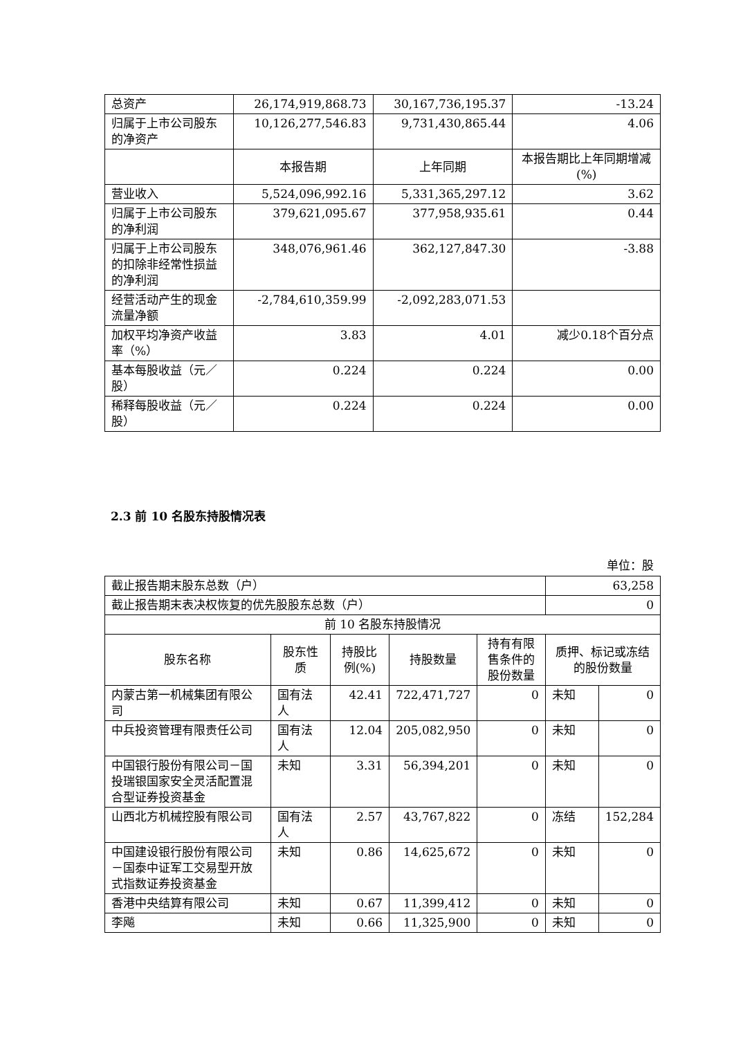| 总资产 | 26,174,919,868.73 | 30,167,736,195.37 | -13.24 |
| 归属于上市公司股东的净资产 | 10,126,277,546.83 | 9,731,430,865.44 | 4.06 |
| | 本报告期 | 上年同期 | 本报告期比上年同期增减(%) |
| 营业收入 | 5,524,096,992.16 | 5,331,365,297.12 | 3.62 |
| 归属于上市公司股东的净利润 | 379,621,095.67 | 377,958,935.61 | 0.44 |
| 归属于上市公司股东的扣除非经常性损益的净利润 | 348,076,961.46 | 362,127,847.30 | -3.88 |
| 经营活动产生的现金流量净额 | -2,784,610,359.99 | -2,092,283,071.53 | |
| 加权平均净资产收益率（%） | 3.83 | 4.01 | 减少0.18个百分点 |
| 基本每股收益（元／股） | 0.224 | 0.224 | 0.00 |
| 稀释每股收益（元／股） | 0.224 | 0.224 | 0.00 |
2.3 前 10 名股东持股情况表
单位：股
| 截止报告期末股东总数（户） | | | | | 63,258 | |
| 截止报告期末表决权恢复的优先股股东总数（户） | | | | | 0 | |
| 前 10 名股东持股情况 | | | | | | |
| 股东名称 | 股东性质 | 持股比例(%) | 持股数量 | 持有有限售条件的股份数量 | 质押、标记或冻结的股份数量 | |
| 内蒙古第一机械集团有限公司 | 国有法人 | 42.41 | 722,471,727 | 0 | 未知 | 0 |
| 中兵投资管理有限责任公司 | 国有法人 | 12.04 | 205,082,950 | 0 | 未知 | 0 |
| 中国银行股份有限公司－国投瑞银国家安全灵活配置混合型证券投资基金 | 未知 | 3.31 | 56,394,201 | 0 | 未知 | 0 |
| 山西北方机械控股有限公司 | 国有法人 | 2.57 | 43,767,822 | 0 | 冻结 | 152,284 |
| 中国建设银行股份有限公司－国泰中证军工交易型开放式指数证券投资基金 | 未知 | 0.86 | 14,625,672 | 0 | 未知 | 0 |
| 香港中央结算有限公司 | 未知 | 0.67 | 11,399,412 | 0 | 未知 | 0 |
| 李飚 | 未知 | 0.66 | 11,325,900 | 0 | 未知 | 0 |